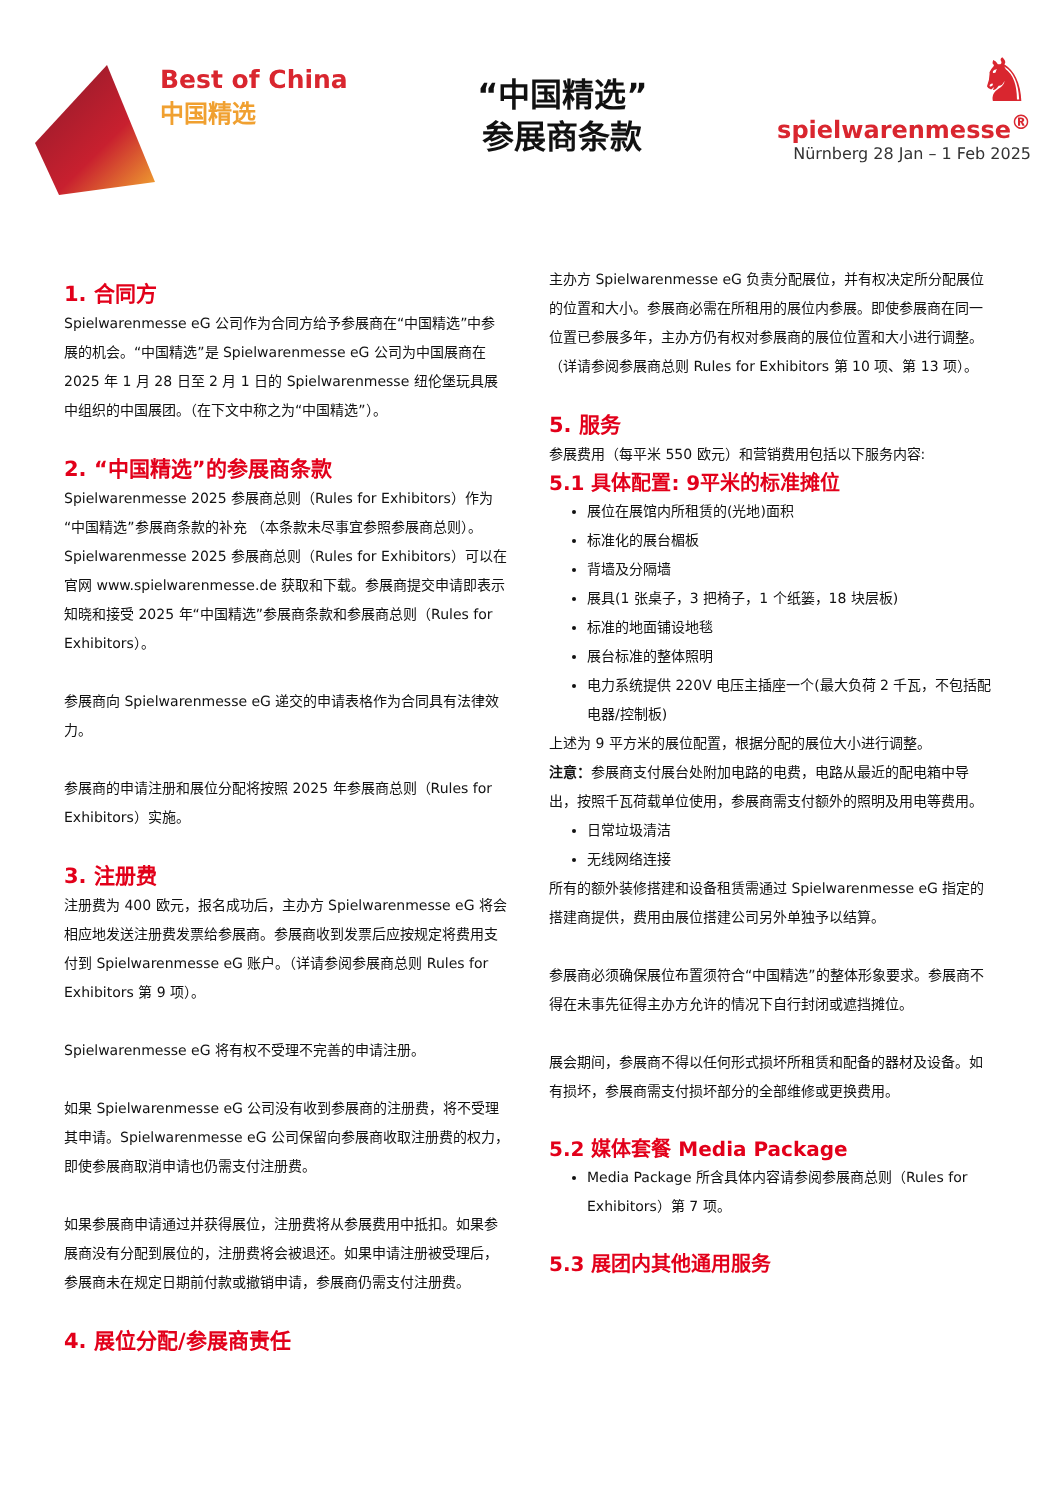Best of China
中国精选
“中国精选”
参展商条款
♞
spielwarenmesse<sup>®</sup>
Nürnberg 28 Jan – 1 Feb 2025
1. 合同方
Spielwarenmesse eG 公司作为合同方给予参展商在“中国精选”中参展的机会。“中国精选”是 Spielwarenmesse eG 公司为中国展商在 2025 年 1 月 28 日至 2 月 1 日的 Spielwarenmesse 纽伦堡玩具展中组织的中国展团。（在下文中称之为“中国精选”）。
2. “中国精选”的参展商条款
Spielwarenmesse 2025 参展商总则（Rules for Exhibitors）作为“中国精选”参展商条款的补充 （本条款未尽事宜参照参展商总则）。Spielwarenmesse 2025 参展商总则（Rules for Exhibitors）可以在官网 www.spielwarenmesse.de 获取和下载。参展商提交申请即表示知晓和接受 2025 年“中国精选”参展商条款和参展商总则（Rules for Exhibitors）。
参展商向 Spielwarenmesse eG 递交的申请表格作为合同具有法律效力。
参展商的申请注册和展位分配将按照 2025 年参展商总则（Rules for Exhibitors）实施。
3. 注册费
注册费为 400 欧元，报名成功后，主办方 Spielwarenmesse eG 将会相应地发送注册费发票给参展商。参展商收到发票后应按规定将费用支付到 Spielwarenmesse eG 账户。（详请参阅参展商总则 Rules for Exhibitors 第 9 项）。
Spielwarenmesse eG 将有权不受理不完善的申请注册。
如果 Spielwarenmesse eG 公司没有收到参展商的注册费，将不受理其申请。Spielwarenmesse eG 公司保留向参展商收取注册费的权力，即使参展商取消申请也仍需支付注册费。
如果参展商申请通过并获得展位，注册费将从参展费用中抵扣。如果参展商没有分配到展位的，注册费将会被退还。如果申请注册被受理后，参展商未在规定日期前付款或撤销申请，参展商仍需支付注册费。
4. 展位分配/参展商责任
主办方 Spielwarenmesse eG 负责分配展位，并有权决定所分配展位的位置和大小。参展商必需在所租用的展位内参展。即使参展商在同一位置已参展多年，主办方仍有权对参展商的展位位置和大小进行调整。（详请参阅参展商总则 Rules for Exhibitors 第 10 项、第 13 项）。
5. 服务
参展费用（每平米 550 欧元）和营销费用包括以下服务内容:
5.1 具体配置: 9平米的标准摊位
展位在展馆内所租赁的(光地)面积
标准化的展台楣板
背墙及分隔墙
展具(1 张桌子，3 把椅子，1 个纸篓，18 块层板)
标准的地面铺设地毯
展台标准的整体照明
电力系统提供 220V 电压主插座一个(最大负荷 2 千瓦，不包括配电器/控制板)
上述为 9 平方米的展位配置，根据分配的展位大小进行调整。
注意：参展商支付展台处附加电路的电费，电路从最近的配电箱中导出，按照千瓦荷载单位使用，参展商需支付额外的照明及用电等费用。
日常垃圾清洁
无线网络连接
所有的额外装修搭建和设备租赁需通过 Spielwarenmesse eG 指定的搭建商提供，费用由展位搭建公司另外单独予以结算。
参展商必须确保展位布置须符合“中国精选”的整体形象要求。参展商不得在未事先征得主办方允许的情况下自行封闭或遮挡摊位。
展会期间，参展商不得以任何形式损坏所租赁和配备的器材及设备。如有损坏，参展商需支付损坏部分的全部维修或更换费用。
5.2 媒体套餐 Media Package
Media Package 所含具体内容请参阅参展商总则（Rules for Exhibitors）第 7 项。
5.3 展团内其他通用服务